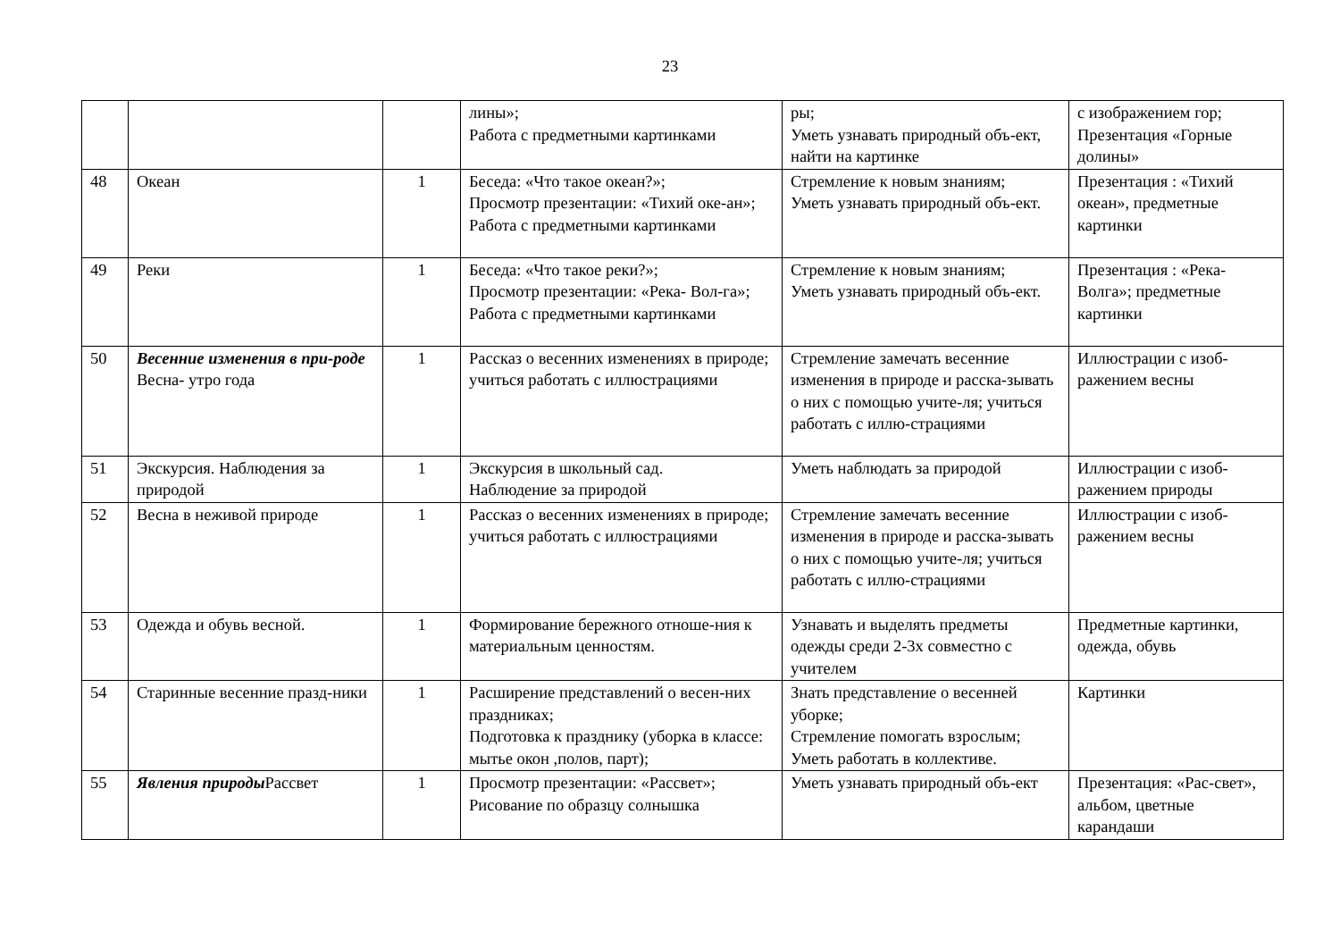23
| | | | лины»; Работа с предметными картинками | ры; Уметь узнавать природный объ-ект, найти на картинке | с изображением гор; Презентация «Горные долины» |
| 48 | Океан | 1 | Беседа: «Что такое океан?»; Просмотр презентации: «Тихий оке-ан»; Работа с предметными картинками | Стремление к новым знаниям; Уметь узнавать природный объ-ект. | Презентация : «Тихий океан», предметные картинки |
| 49 | Реки | 1 | Беседа: «Что такое реки?»; Просмотр презентации: «Река- Вол-га»; Работа с предметными картинками | Стремление к новым знаниям; Уметь узнавать природный объ-ект. | Презентация : «Река- Волга»; предметные картинки |
| 50 | Весенние изменения в при-роде Весна- утро года | 1 | Рассказ о весенних изменениях в природе; учиться работать с иллюстрациями | Стремление замечать весенние изменения в природе и расска-зывать о них с помощью учите-ля; учиться работать с иллю-страциями | Иллюстрации с изоб-ражением весны |
| 51 | Экскурсия. Наблюдения за природой | 1 | Экскурсия в школьный сад. Наблюдение за природой | Уметь наблюдать за природой | Иллюстрации с изоб-ражением природы |
| 52 | Весна в неживой природе | 1 | Рассказ о весенних изменениях в природе; учиться работать с иллюстрациями | Стремление замечать весенние изменения в природе и расска-зывать о них с помощью учите-ля; учиться работать с иллю-страциями | Иллюстрации с изоб-ражением весны |
| 53 | Одежда и обувь весной. | 1 | Формирование бережного отноше-ния к материальным ценностям. | Узнавать и выделять предметы одежды среди 2-3х совместно с учителем | Предметные картинки, одежда, обувь |
| 54 | Старинные весенние празд-ники | 1 | Расширение представлений о весен-них праздниках; Подготовка к празднику (уборка в классе: мытье окон ,полов, парт); | Знать представление о весенней уборке; Стремление помогать взрослым; Уметь работать в коллективе. | Картинки |
| 55 | Явления природы Рассвет | 1 | Просмотр презентации: «Рассвет»; Рисование по образцу солнышка | Уметь узнавать природный объ-ект | Презентация: «Рас-свет», альбом, цветные карандаши |